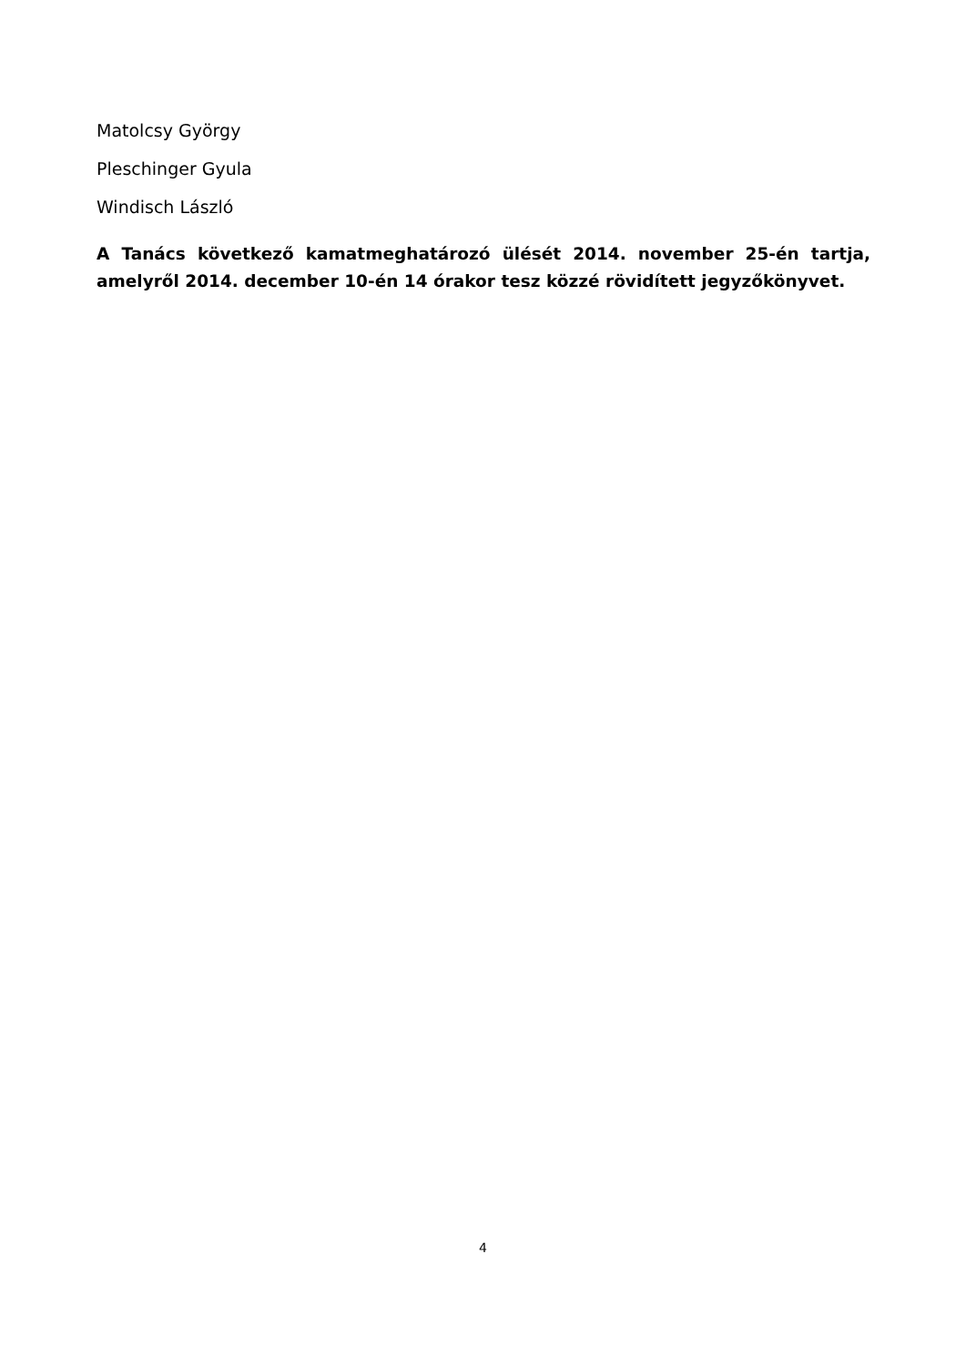Matolcsy György
Pleschinger Gyula
Windisch László
A Tanács következő kamatmeghatározó ülését 2014. november 25-én tartja, amelyről 2014. december 10-én 14 órakor tesz közzé rövidített jegyzőkönyvet.
4